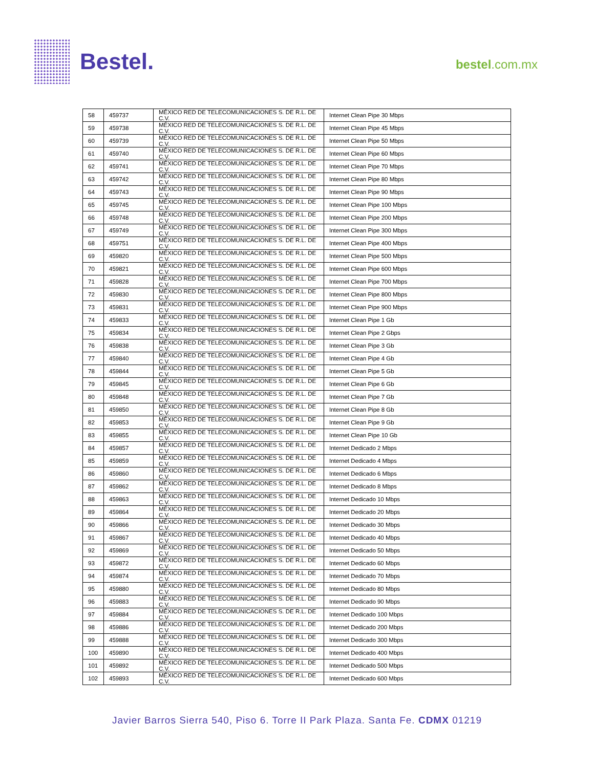Bestel.
bestel.com.mx
| 58 | 459737 | MÉXICO RED DE TELECOMUNICACIONES S. DE R.L. DE C.V. | Internet Clean Pipe 30 Mbps |
| 59 | 459738 | MÉXICO RED DE TELECOMUNICACIONES S. DE R.L. DE C.V. | Internet Clean Pipe 45 Mbps |
| 60 | 459739 | MÉXICO RED DE TELECOMUNICACIONES S. DE R.L. DE C.V. | Internet Clean Pipe 50 Mbps |
| 61 | 459740 | MÉXICO RED DE TELECOMUNICACIONES S. DE R.L. DE C.V. | Internet Clean Pipe 60 Mbps |
| 62 | 459741 | MÉXICO RED DE TELECOMUNICACIONES S. DE R.L. DE C.V. | Internet Clean Pipe 70 Mbps |
| 63 | 459742 | MÉXICO RED DE TELECOMUNICACIONES S. DE R.L. DE C.V. | Internet Clean Pipe 80 Mbps |
| 64 | 459743 | MÉXICO RED DE TELECOMUNICACIONES S. DE R.L. DE C.V. | Internet Clean Pipe 90 Mbps |
| 65 | 459745 | MÉXICO RED DE TELECOMUNICACIONES S. DE R.L. DE C.V. | Internet Clean Pipe 100 Mbps |
| 66 | 459748 | MÉXICO RED DE TELECOMUNICACIONES S. DE R.L. DE C.V. | Internet Clean Pipe 200 Mbps |
| 67 | 459749 | MÉXICO RED DE TELECOMUNICACIONES S. DE R.L. DE C.V. | Internet Clean Pipe 300 Mbps |
| 68 | 459751 | MÉXICO RED DE TELECOMUNICACIONES S. DE R.L. DE C.V. | Internet Clean Pipe 400 Mbps |
| 69 | 459820 | MÉXICO RED DE TELECOMUNICACIONES S. DE R.L. DE C.V. | Internet Clean Pipe 500 Mbps |
| 70 | 459821 | MÉXICO RED DE TELECOMUNICACIONES S. DE R.L. DE C.V. | Internet Clean Pipe 600 Mbps |
| 71 | 459828 | MÉXICO RED DE TELECOMUNICACIONES S. DE R.L. DE C.V. | Internet Clean Pipe 700 Mbps |
| 72 | 459830 | MÉXICO RED DE TELECOMUNICACIONES S. DE R.L. DE C.V. | Internet Clean Pipe 800 Mbps |
| 73 | 459831 | MÉXICO RED DE TELECOMUNICACIONES S. DE R.L. DE C.V. | Internet Clean Pipe 900 Mbps |
| 74 | 459833 | MÉXICO RED DE TELECOMUNICACIONES S. DE R.L. DE C.V. | Internet Clean Pipe 1 Gb |
| 75 | 459834 | MÉXICO RED DE TELECOMUNICACIONES S. DE R.L. DE C.V. | Internet Clean Pipe 2 Gbps |
| 76 | 459838 | MÉXICO RED DE TELECOMUNICACIONES S. DE R.L. DE C.V. | Internet Clean Pipe 3 Gb |
| 77 | 459840 | MÉXICO RED DE TELECOMUNICACIONES S. DE R.L. DE C.V. | Internet Clean Pipe 4 Gb |
| 78 | 459844 | MÉXICO RED DE TELECOMUNICACIONES S. DE R.L. DE C.V. | Internet Clean Pipe 5 Gb |
| 79 | 459845 | MÉXICO RED DE TELECOMUNICACIONES S. DE R.L. DE C.V. | Internet Clean Pipe 6 Gb |
| 80 | 459848 | MÉXICO RED DE TELECOMUNICACIONES S. DE R.L. DE C.V. | Internet Clean Pipe 7 Gb |
| 81 | 459850 | MÉXICO RED DE TELECOMUNICACIONES S. DE R.L. DE C.V. | Internet Clean Pipe 8 Gb |
| 82 | 459853 | MÉXICO RED DE TELECOMUNICACIONES S. DE R.L. DE C.V. | Internet Clean Pipe 9 Gb |
| 83 | 459855 | MÉXICO RED DE TELECOMUNICACIONES S. DE R.L. DE C.V. | Internet Clean Pipe 10 Gb |
| 84 | 459857 | MÉXICO RED DE TELECOMUNICACIONES S. DE R.L. DE C.V. | Internet Dedicado 2 Mbps |
| 85 | 459859 | MÉXICO RED DE TELECOMUNICACIONES S. DE R.L. DE C.V. | Internet Dedicado 4 Mbps |
| 86 | 459860 | MÉXICO RED DE TELECOMUNICACIONES S. DE R.L. DE C.V. | Internet Dedicado 6 Mbps |
| 87 | 459862 | MÉXICO RED DE TELECOMUNICACIONES S. DE R.L. DE C.V. | Internet Dedicado 8 Mbps |
| 88 | 459863 | MÉXICO RED DE TELECOMUNICACIONES S. DE R.L. DE C.V. | Internet Dedicado 10 Mbps |
| 89 | 459864 | MÉXICO RED DE TELECOMUNICACIONES S. DE R.L. DE C.V. | Internet Dedicado 20 Mbps |
| 90 | 459866 | MÉXICO RED DE TELECOMUNICACIONES S. DE R.L. DE C.V. | Internet Dedicado 30 Mbps |
| 91 | 459867 | MÉXICO RED DE TELECOMUNICACIONES S. DE R.L. DE C.V. | Internet Dedicado 40 Mbps |
| 92 | 459869 | MÉXICO RED DE TELECOMUNICACIONES S. DE R.L. DE C.V. | Internet Dedicado 50 Mbps |
| 93 | 459872 | MÉXICO RED DE TELECOMUNICACIONES S. DE R.L. DE C.V. | Internet Dedicado 60 Mbps |
| 94 | 459874 | MÉXICO RED DE TELECOMUNICACIONES S. DE R.L. DE C.V. | Internet Dedicado 70 Mbps |
| 95 | 459880 | MÉXICO RED DE TELECOMUNICACIONES S. DE R.L. DE C.V. | Internet Dedicado 80 Mbps |
| 96 | 459883 | MÉXICO RED DE TELECOMUNICACIONES S. DE R.L. DE C.V. | Internet Dedicado 90 Mbps |
| 97 | 459884 | MÉXICO RED DE TELECOMUNICACIONES S. DE R.L. DE C.V. | Internet Dedicado 100 Mbps |
| 98 | 459886 | MÉXICO RED DE TELECOMUNICACIONES S. DE R.L. DE C.V. | Internet Dedicado 200 Mbps |
| 99 | 459888 | MÉXICO RED DE TELECOMUNICACIONES S. DE R.L. DE C.V. | Internet Dedicado 300 Mbps |
| 100 | 459890 | MÉXICO RED DE TELECOMUNICACIONES S. DE R.L. DE C.V. | Internet Dedicado 400 Mbps |
| 101 | 459892 | MÉXICO RED DE TELECOMUNICACIONES S. DE R.L. DE C.V. | Internet Dedicado 500 Mbps |
| 102 | 459893 | MÉXICO RED DE TELECOMUNICACIONES S. DE R.L. DE C.V. | Internet Dedicado 600 Mbps |
Javier Barros Sierra 540, Piso 6. Torre II Park Plaza. Santa Fe. CDMX 01219